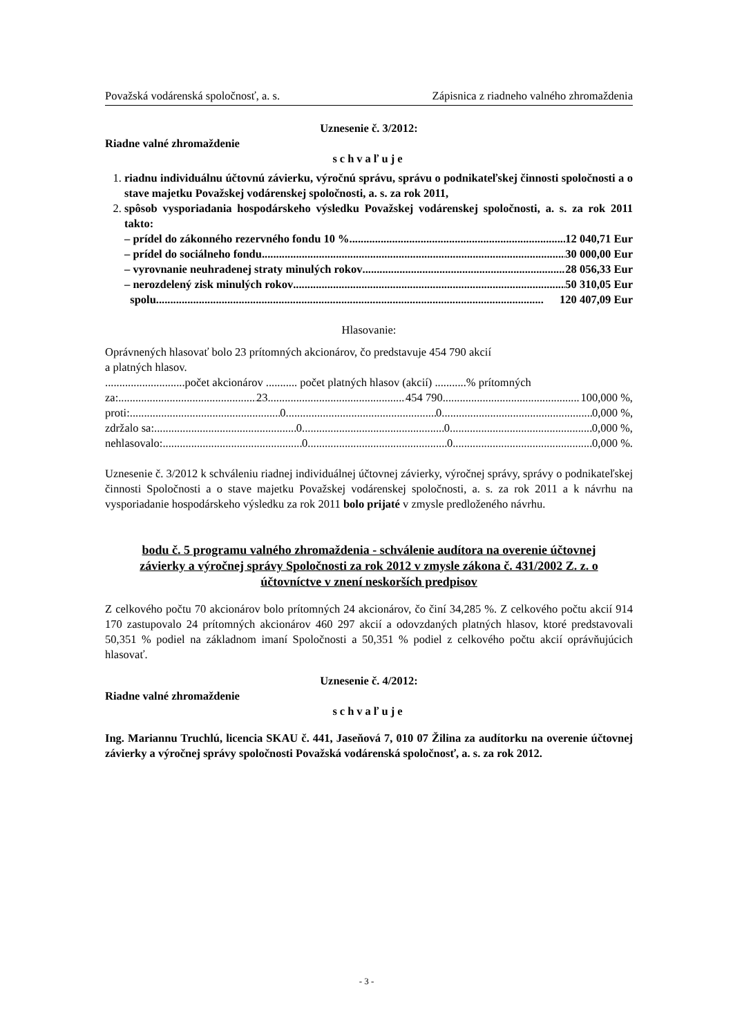Považská vodárenská spoločnosť, a. s. Zápisnica z riadneho valného zhromaždenia
Uznesenie č. 3/2012:
Riadne valné zhromaždenie
schvaľuje
1. riadnu individuálnu účtovnú závierku, výročnú správu, správu o podnikateľskej činnosti spoločnosti a o stave majetku Považskej vodárenskej spoločnosti, a. s. za rok 2011,
2. spôsob vysporiadania hospodárskeho výsledku Považskej vodárenskej spoločnosti, a. s. za rok 2011 takto:
– prídel do zákonného rezervného fondu 10 % 12 040,71 Eur
– prídel do sociálneho fondu 30 000,00 Eur
– vyrovnanie neuhradenej straty minulých rokov 28 056,33 Eur
– nerozdelený zisk minulých rokov 50 310,05 Eur
spolu 120 407,09 Eur
Hlasovanie:
Oprávnených hlasovať bolo 23 prítomných akcionárov, čo predstavuje 454 790 akcií
a platných hlasov.
............................počet akcionárov ........... počet platných hlasov (akcií) ...........% prítomných
za: 23 454 790 100,000 %,
proti: 0 0 0,000 %,
zdržalo sa: 0 0 0,000 %,
nehlasovalo: 0 0 0,000 %.
Uznesenie č. 3/2012 k schváleniu riadnej individuálnej účtovnej závierky, výročnej správy, správy o podnikateľskej činnosti Spoločnosti a o stave majetku Považskej vodárenskej spoločnosti, a. s. za rok 2011 a k návrhu na vysporiadanie hospodárskeho výsledku za rok 2011 bolo prijaté v zmysle predloženého návrhu.
bodu č. 5 programu valného zhromaždenia - schválenie audítora na overenie účtovnej závierky a výročnej správy Spoločnosti za rok 2012 v zmysle zákona č. 431/2002 Z. z. o účtovníctve v znení neskorších predpisov
Z celkového počtu 70 akcionárov bolo prítomných 24 akcionárov, čo činí 34,285 %. Z celkového počtu akcií 914 170 zastupovalo 24 prítomných akcionárov 460 297 akcií a odovzdaných platných hlasov, ktoré predstavovali 50,351 % podiel na základnom imaní Spoločnosti a 50,351 % podiel z celkového počtu akcií oprávňujúcich hlasovať.
Uznesenie č. 4/2012:
Riadne valné zhromaždenie
schvaľuje
Ing. Mariannu Truchlú, licencia SKAU č. 441, Jaseňová 7, 010 07 Žilina za audítorku na overenie účtovnej závierky a výročnej správy spoločnosti Považská vodárenská spoločnosť, a. s. za rok 2012.
- 3 -